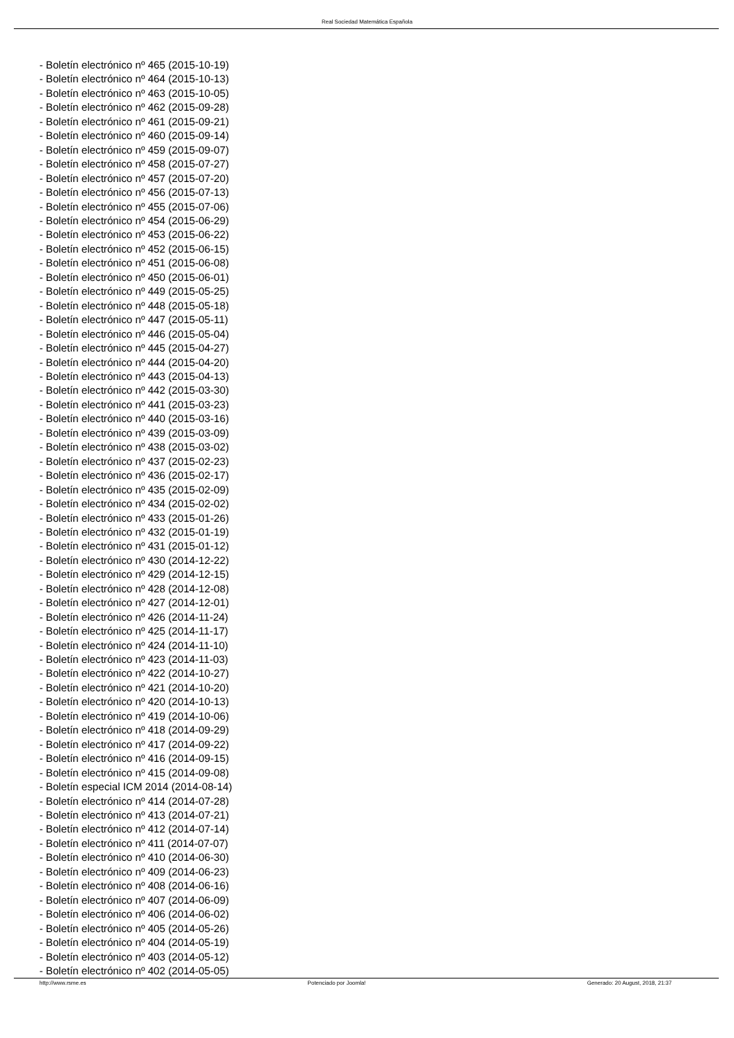Real Sociedad Matemática Española
- Boletín electrónico nº 465 (2015-10-19)
- Boletín electrónico nº 464 (2015-10-13)
- Boletín electrónico nº 463 (2015-10-05)
- Boletín electrónico nº 462 (2015-09-28)
- Boletín electrónico nº 461 (2015-09-21)
- Boletín electrónico nº 460 (2015-09-14)
- Boletín electrónico nº 459 (2015-09-07)
- Boletín electrónico nº 458 (2015-07-27)
- Boletín electrónico nº 457 (2015-07-20)
- Boletín electrónico nº 456 (2015-07-13)
- Boletín electrónico nº 455 (2015-07-06)
- Boletín electrónico nº 454 (2015-06-29)
- Boletín electrónico nº 453 (2015-06-22)
- Boletín electrónico nº 452 (2015-06-15)
- Boletín electrónico nº 451 (2015-06-08)
- Boletín electrónico nº 450 (2015-06-01)
- Boletín electrónico nº 449 (2015-05-25)
- Boletín electrónico nº 448 (2015-05-18)
- Boletín electrónico nº 447 (2015-05-11)
- Boletín electrónico nº 446 (2015-05-04)
- Boletín electrónico nº 445 (2015-04-27)
- Boletín electrónico nº 444 (2015-04-20)
- Boletín electrónico nº 443 (2015-04-13)
- Boletín electrónico nº 442 (2015-03-30)
- Boletín electrónico nº 441 (2015-03-23)
- Boletín electrónico nº 440 (2015-03-16)
- Boletín electrónico nº 439 (2015-03-09)
- Boletín electrónico nº 438 (2015-03-02)
- Boletín electrónico nº 437 (2015-02-23)
- Boletín electrónico nº 436 (2015-02-17)
- Boletín electrónico nº 435 (2015-02-09)
- Boletín electrónico nº 434 (2015-02-02)
- Boletín electrónico nº 433 (2015-01-26)
- Boletín electrónico nº 432 (2015-01-19)
- Boletín electrónico nº 431 (2015-01-12)
- Boletín electrónico nº 430 (2014-12-22)
- Boletín electrónico nº 429 (2014-12-15)
- Boletín electrónico nº 428 (2014-12-08)
- Boletín electrónico nº 427 (2014-12-01)
- Boletín electrónico nº 426 (2014-11-24)
- Boletín electrónico nº 425 (2014-11-17)
- Boletín electrónico nº 424 (2014-11-10)
- Boletín electrónico nº 423 (2014-11-03)
- Boletín electrónico nº 422 (2014-10-27)
- Boletín electrónico nº 421 (2014-10-20)
- Boletín electrónico nº 420 (2014-10-13)
- Boletín electrónico nº 419 (2014-10-06)
- Boletín electrónico nº 418 (2014-09-29)
- Boletín electrónico nº 417 (2014-09-22)
- Boletín electrónico nº 416 (2014-09-15)
- Boletín electrónico nº 415 (2014-09-08)
- Boletín especial ICM 2014 (2014-08-14)
- Boletín electrónico nº 414 (2014-07-28)
- Boletín electrónico nº 413 (2014-07-21)
- Boletín electrónico nº 412 (2014-07-14)
- Boletín electrónico nº 411 (2014-07-07)
- Boletín electrónico nº 410 (2014-06-30)
- Boletín electrónico nº 409 (2014-06-23)
- Boletín electrónico nº 408 (2014-06-16)
- Boletín electrónico nº 407 (2014-06-09)
- Boletín electrónico nº 406 (2014-06-02)
- Boletín electrónico nº 405 (2014-05-26)
- Boletín electrónico nº 404 (2014-05-19)
- Boletín electrónico nº 403 (2014-05-12)
- Boletín electrónico nº 402 (2014-05-05)
http://www.rsme.es Potenciado por Joomla! Generado: 20 August, 2018, 21:37